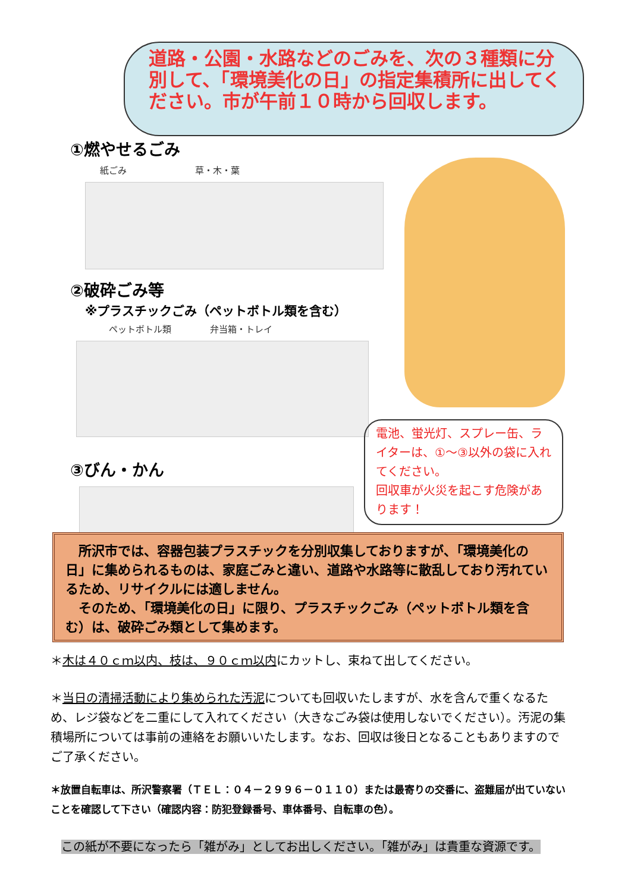道路・公園・水路などのごみを、次の３種類に分別して、「環境美化の日」の指定集積所に出してください。市が午前１０時から回収します。
①燃やせるごみ
紙ごみ 草・木・葉
②破砕ごみ等
※プラスチックごみ（ペットボトル類を含む）
ペットボトル類 弁当箱・トレイ
③びん・かん
電池、蛍光灯、スプレー缶、ライターは、①～③以外の袋に入れてください。
回収車が火災を起こす危険があります！
　所沢市では、容器包装プラスチックを分別収集しておりますが、「環境美化の日」に集められるものは、家庭ごみと違い、道路や水路等に散乱しており汚れているため、リサイクルには適しません。
　そのため、「環境美化の日」に限り、プラスチックごみ（ペットボトル類を含む）は、破砕ごみ類として集めます。
＊木は４０ｃｍ以内、枝は、９０ｃｍ以内にカットし、束ねて出してください。
＊当日の清掃活動により集められた汚泥についても回収いたしますが、水を含んで重くなるため、レジ袋などを二重にして入れてください（大きなごみ袋は使用しないでください）。汚泥の集積場所については事前の連絡をお願いいたします。なお、回収は後日となることもありますのでご了承ください。
＊放置自転車は、所沢警察署（ＴＥＬ：０４－２９９６－０１１０）または最寄りの交番に、盗難届が出ていないことを確認して下さい（確認内容：防犯登録番号、車体番号、自転車の色）。
この紙が不要になったら「雑がみ」としてお出しください。「雑がみ」は貴重な資源です。